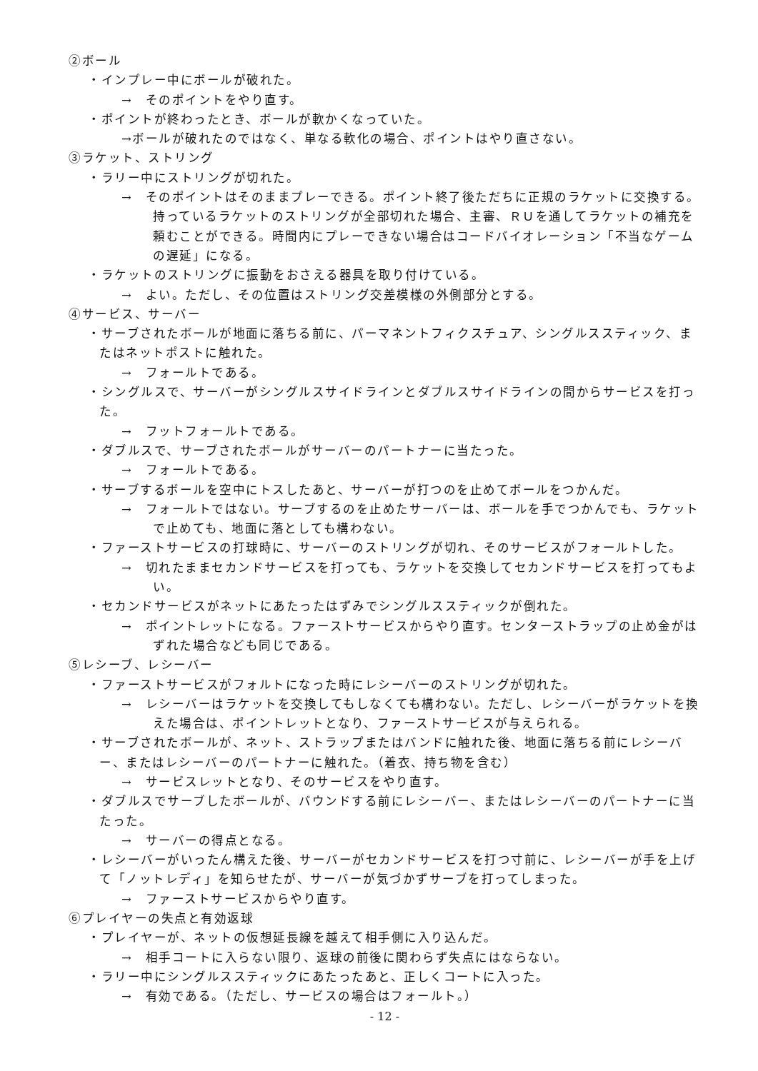②ボール
・インプレー中にボールが破れた。
→　そのポイントをやり直す。
・ポイントが終わったとき、ボールが軟かくなっていた。
→ボールが破れたのではなく、単なる軟化の場合、ポイントはやり直さない。
③ラケット、ストリング
・ラリー中にストリングが切れた。
→　そのポイントはそのままプレーできる。ポイント終了後ただちに正規のラケットに交換する。持っているラケットのストリングが全部切れた場合、主審、ＲＵを通してラケットの補充を頼むことができる。時間内にプレーできない場合はコードバイオレーション「不当なゲームの遅延」になる。
・ラケットのストリングに振動をおさえる器具を取り付けている。
→　よい。ただし、その位置はストリング交差模様の外側部分とする。
④サービス、サーバー
・サーブされたボールが地面に落ちる前に、パーマネントフィクスチュア、シングルススティック、またはネットポストに触れた。
→　フォールトである。
・シングルスで、サーバーがシングルスサイドラインとダブルスサイドラインの間からサービスを打った。
→　フットフォールトである。
・ダブルスで、サーブされたボールがサーバーのパートナーに当たった。
→　フォールトである。
・サーブするボールを空中にトスしたあと、サーバーが打つのを止めてボールをつかんだ。
→　フォールトではない。サーブするのを止めたサーバーは、ボールを手でつかんでも、ラケットで止めても、地面に落としても構わない。
・ファーストサービスの打球時に、サーバーのストリングが切れ、そのサービスがフォールトした。
→　切れたままセカンドサービスを打っても、ラケットを交換してセカンドサービスを打ってもよい。
・セカンドサービスがネットにあたったはずみでシングルススティックが倒れた。
→　ポイントレットになる。ファーストサービスからやり直す。センターストラップの止め金がはずれた場合なども同じである。
⑤レシーブ、レシーバー
・ファーストサービスがフォルトになった時にレシーバーのストリングが切れた。
→　レシーバーはラケットを交換してもしなくても構わない。ただし、レシーバーがラケットを換えた場合は、ポイントレットとなり、ファーストサービスが与えられる。
・サーブされたボールが、ネット、ストラップまたはバンドに触れた後、地面に落ちる前にレシーバー、またはレシーバーのパートナーに触れた。（着衣、持ち物を含む）
→　サービスレットとなり、そのサービスをやり直す。
・ダブルスでサーブしたボールが、バウンドする前にレシーバー、またはレシーバーのパートナーに当たった。
→　サーバーの得点となる。
・レシーバーがいったん構えた後、サーバーがセカンドサービスを打つ寸前に、レシーバーが手を上げて「ノットレディ」を知らせたが、サーバーが気づかずサーブを打ってしまった。
→　ファーストサービスからやり直す。
⑥プレイヤーの失点と有効返球
・プレイヤーが、ネットの仮想延長線を越えて相手側に入り込んだ。
→　相手コートに入らない限り、返球の前後に関わらず失点にはならない。
・ラリー中にシングルススティックにあたったあと、正しくコートに入った。
→　有効である。（ただし、サービスの場合はフォールト。）
- 12 -